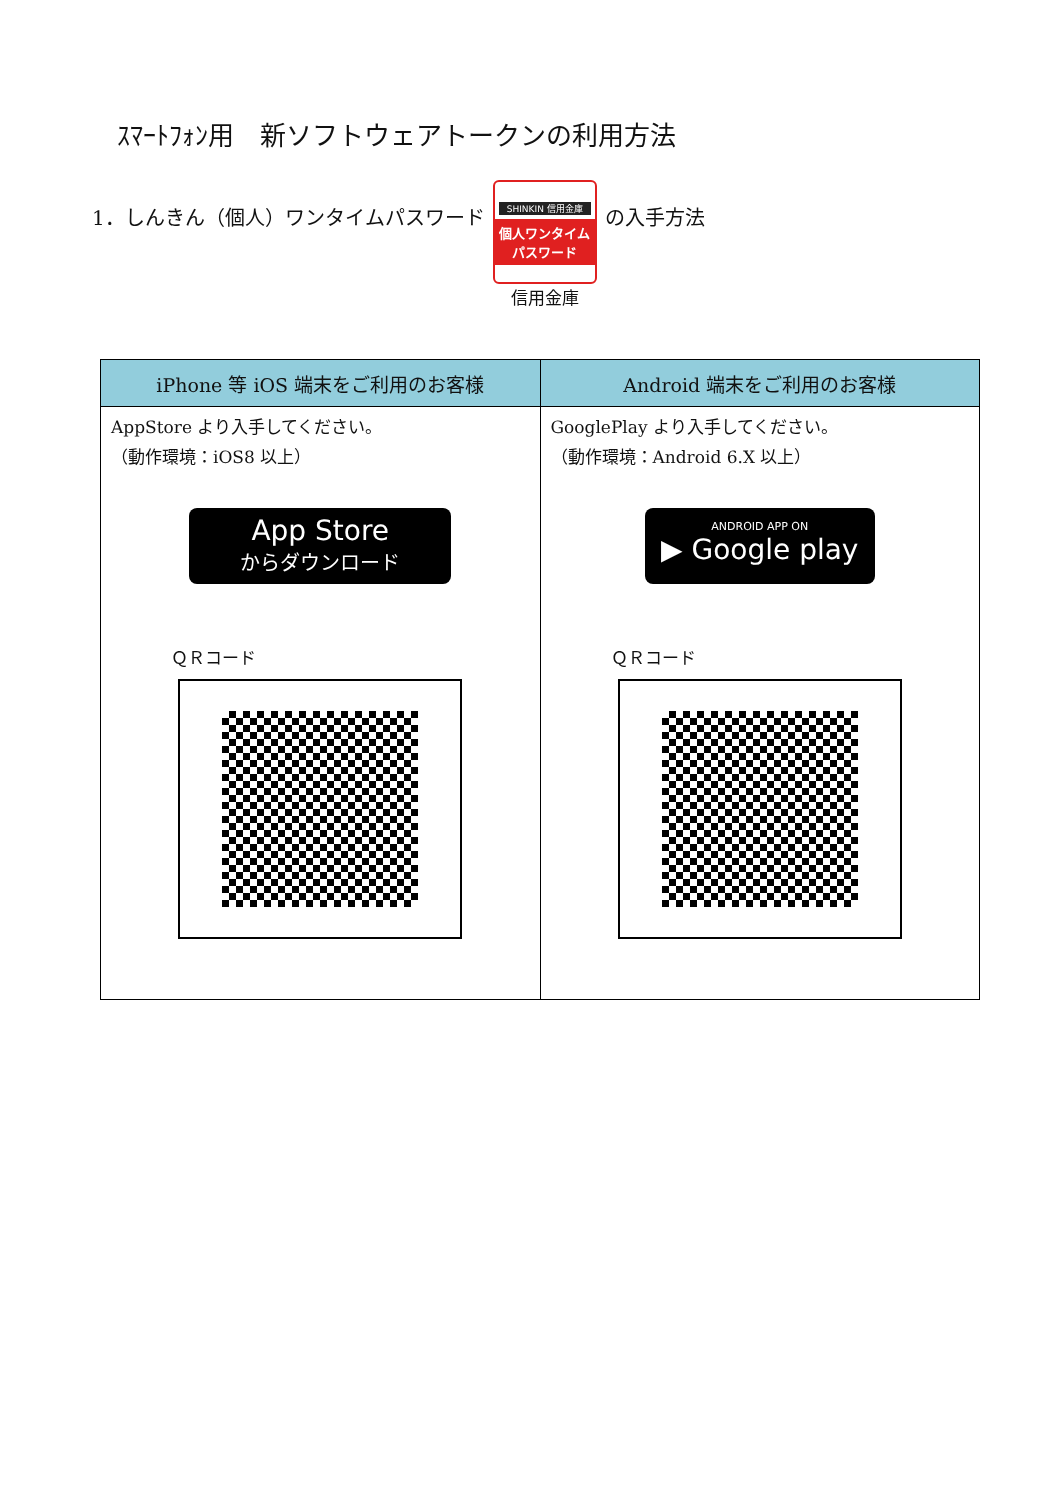ｽﾏｰﾄﾌｫﾝ用　新ソフトウェアトークンの利用方法
1．しんきん（個人）ワンタイムパスワード
SHINKIN 信用金庫
個人ワンタイム
パスワード
信用金庫
の入手方法
| iPhone 等 iOS 端末をご利用のお客様 | Android 端末をご利用のお客様 |
| --- | --- |
| AppStore より入手してください。 （動作環境：iOS8 以上） App Store からダウンロード ＱＲコード | GooglePlay より入手してください。 （動作環境：Android 6.X 以上） ANDROID APP ON ▶ Google play ＱＲコード |